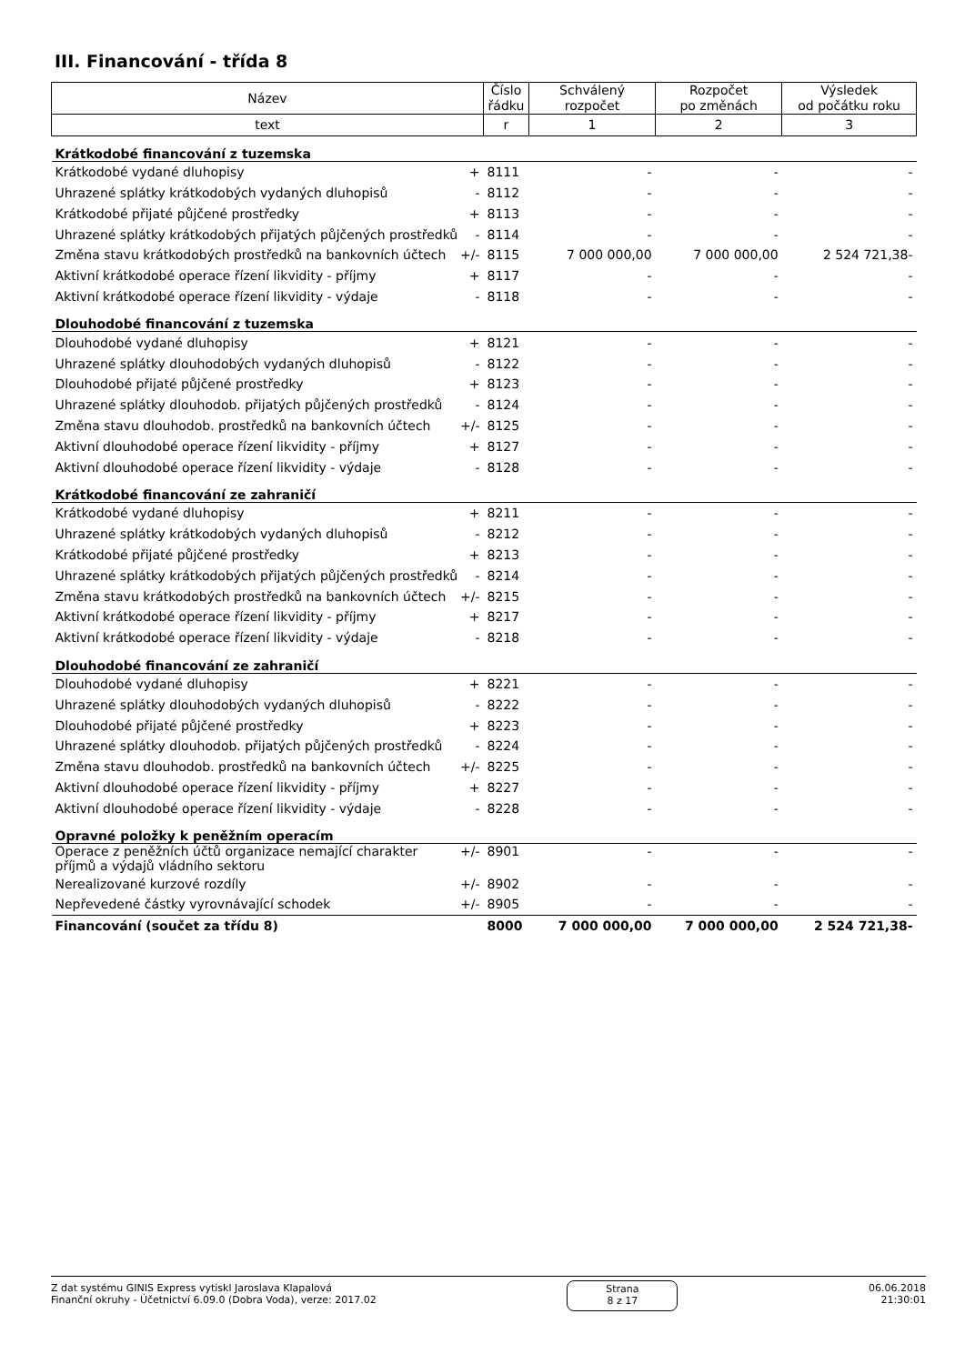III. Financování - třída 8
| Název | Číslo řádku | Schválený rozpočet | Rozpočet po změnách | Výsledek od počátku roku |
| --- | --- | --- | --- | --- |
| text | r | 1 | 2 | 3 |
| Krátkodobé financování z tuzemska | | | | |
| Krátkodobé vydané dluhopisy + | 8111 | - | - | - |
| Uhrazené splátky krátkodobých vydaných dluhopisů - | 8112 | - | - | - |
| Krátkodobé přijaté půjčené prostředky + | 8113 | - | - | - |
| Uhrazené splátky krátkodobých přijatých půjčených prostředků - | 8114 | - | - | - |
| Změna stavu krátkodobých prostředků na bankovních účtech +/- | 8115 | 7 000 000,00 | 7 000 000,00 | 2 524 721,38- |
| Aktivní krátkodobé operace řízení likvidity - příjmy + | 8117 | - | - | - |
| Aktivní krátkodobé operace řízení likvidity - výdaje - | 8118 | - | - | - |
| Dlouhodobé financování z tuzemska | | | | |
| Dlouhodobé vydané dluhopisy + | 8121 | - | - | - |
| Uhrazené splátky dlouhodobých vydaných dluhopisů - | 8122 | - | - | - |
| Dlouhodobé přijaté půjčené prostředky + | 8123 | - | - | - |
| Uhrazené splátky dlouhodob. přijatých půjčených prostředků - | 8124 | - | - | - |
| Změna stavu dlouhodob. prostředků na bankovních účtech +/- | 8125 | - | - | - |
| Aktivní dlouhodobé operace řízení likvidity - příjmy + | 8127 | - | - | - |
| Aktivní dlouhodobé operace řízení likvidity - výdaje - | 8128 | - | - | - |
| Krátkodobé financování ze zahraničí | | | | |
| Krátkodobé vydané dluhopisy + | 8211 | - | - | - |
| Uhrazené splátky krátkodobých vydaných dluhopisů - | 8212 | - | - | - |
| Krátkodobé přijaté půjčené prostředky + | 8213 | - | - | - |
| Uhrazené splátky krátkodobých přijatých půjčených prostředků - | 8214 | - | - | - |
| Změna stavu krátkodobých prostředků na bankovních účtech +/- | 8215 | - | - | - |
| Aktivní krátkodobé operace řízení likvidity - příjmy + | 8217 | - | - | - |
| Aktivní krátkodobé operace řízení likvidity - výdaje - | 8218 | - | - | - |
| Dlouhodobé financování ze zahraničí | | | | |
| Dlouhodobé vydané dluhopisy + | 8221 | - | - | - |
| Uhrazené splátky dlouhodobých vydaných dluhopisů - | 8222 | - | - | - |
| Dlouhodobé přijaté půjčené prostředky + | 8223 | - | - | - |
| Uhrazené splátky dlouhodob. přijatých půjčených prostředků - | 8224 | - | - | - |
| Změna stavu dlouhodob. prostředků na bankovních účtech +/- | 8225 | - | - | - |
| Aktivní dlouhodobé operace řízení likvidity - příjmy + | 8227 | - | - | - |
| Aktivní dlouhodobé operace řízení likvidity - výdaje - | 8228 | - | - | - |
| Opravné položky k peněžním operacím | | | | |
| Operace z peněžních účtů organizace nemající charakter +/- příjmů a výdajů vládního sektoru | 8901 | - | - | - |
| Nerealizované kurzové rozdíly +/- | 8902 | - | - | - |
| Nepřevedené částky vyrovnávající schodek +/- | 8905 | - | - | - |
| Financování (součet za třídu 8) | 8000 | 7 000 000,00 | 7 000 000,00 | 2 524 721,38- |
Z dat systému GINIS Express vytiskl Jaroslava Klapalová
Finanční okruhy - Účetnictví 6.09.0 (Dobra Voda), verze: 2017.02
Strana
8 z 17
06.06.2018
21:30:01